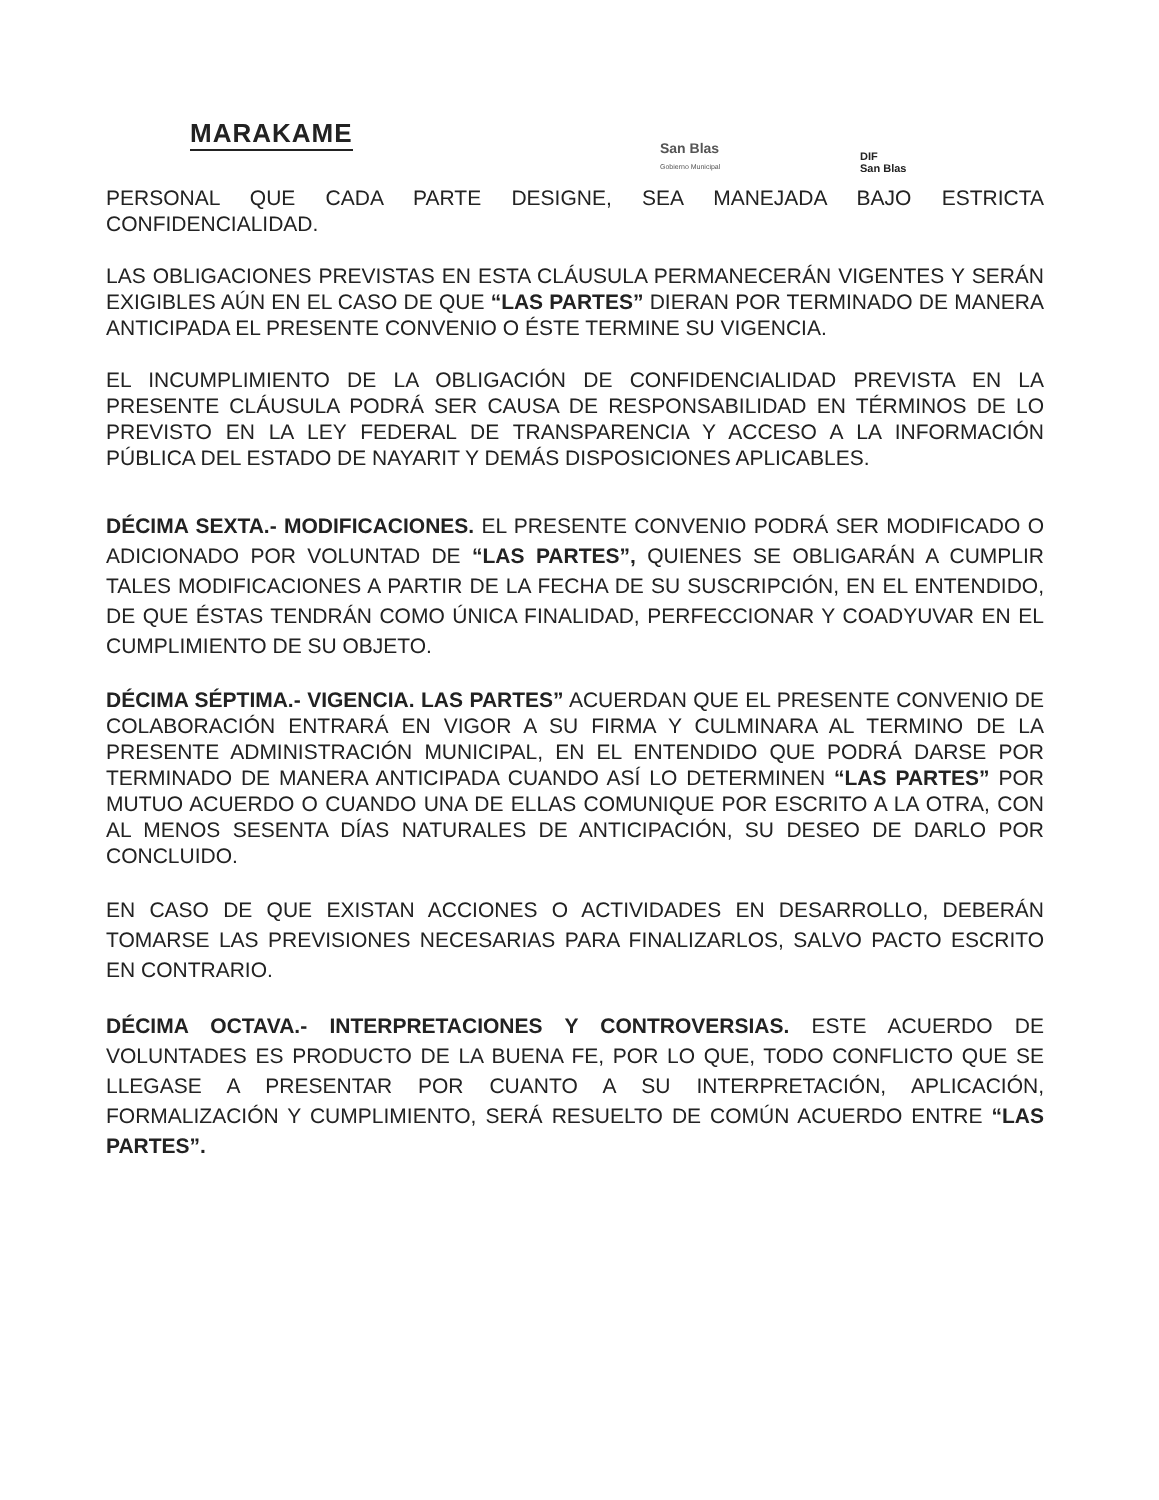MARAKAME
San Blas
Gobierno Municipal
DIF
San Blas
PERSONAL QUE CADA PARTE DESIGNE, SEA MANEJADA BAJO ESTRICTA CONFIDENCIALIDAD.
LAS OBLIGACIONES PREVISTAS EN ESTA CLÁUSULA PERMANECERÁN VIGENTES Y SERÁN EXIGIBLES AÚN EN EL CASO DE QUE “LAS PARTES” DIERAN POR TERMINADO DE MANERA ANTICIPADA EL PRESENTE CONVENIO O ÉSTE TERMINE SU VIGENCIA.
EL INCUMPLIMIENTO DE LA OBLIGACIÓN DE CONFIDENCIALIDAD PREVISTA EN LA PRESENTE CLÁUSULA PODRÁ SER CAUSA DE RESPONSABILIDAD EN TÉRMINOS DE LO PREVISTO EN LA LEY FEDERAL DE TRANSPARENCIA Y ACCESO A LA INFORMACIÓN PÚBLICA DEL ESTADO DE NAYARIT Y DEMÁS DISPOSICIONES APLICABLES.
DÉCIMA SEXTA.- MODIFICACIONES. EL PRESENTE CONVENIO PODRÁ SER MODIFICADO O ADICIONADO POR VOLUNTAD DE “LAS PARTES”, QUIENES SE OBLIGARÁN A CUMPLIR TALES MODIFICACIONES A PARTIR DE LA FECHA DE SU SUSCRIPCIÓN, EN EL ENTENDIDO, DE QUE ÉSTAS TENDRÁN COMO ÚNICA FINALIDAD, PERFECCIONAR Y COADYUVAR EN EL CUMPLIMIENTO DE SU OBJETO.
DÉCIMA SÉPTIMA.- VIGENCIA. LAS PARTES” ACUERDAN QUE EL PRESENTE CONVENIO DE COLABORACIÓN ENTRARÁ EN VIGOR A SU FIRMA Y CULMINARA AL TERMINO DE LA PRESENTE ADMINISTRACIÓN MUNICIPAL, EN EL ENTENDIDO QUE PODRÁ DARSE POR TERMINADO DE MANERA ANTICIPADA CUANDO ASÍ LO DETERMINEN “LAS PARTES” POR MUTUO ACUERDO O CUANDO UNA DE ELLAS COMUNIQUE POR ESCRITO A LA OTRA, CON AL MENOS SESENTA DÍAS NATURALES DE ANTICIPACIÓN, SU DESEO DE DARLO POR CONCLUIDO.
EN CASO DE QUE EXISTAN ACCIONES O ACTIVIDADES EN DESARROLLO, DEBERÁN TOMARSE LAS PREVISIONES NECESARIAS PARA FINALIZARLOS, SALVO PACTO ESCRITO EN CONTRARIO.
DÉCIMA OCTAVA.- INTERPRETACIONES Y CONTROVERSIAS. ESTE ACUERDO DE VOLUNTADES ES PRODUCTO DE LA BUENA FE, POR LO QUE, TODO CONFLICTO QUE SE LLEGASE A PRESENTAR POR CUANTO A SU INTERPRETACIÓN, APLICACIÓN, FORMALIZACIÓN Y CUMPLIMIENTO, SERÁ RESUELTO DE COMÚN ACUERDO ENTRE “LAS PARTES”.